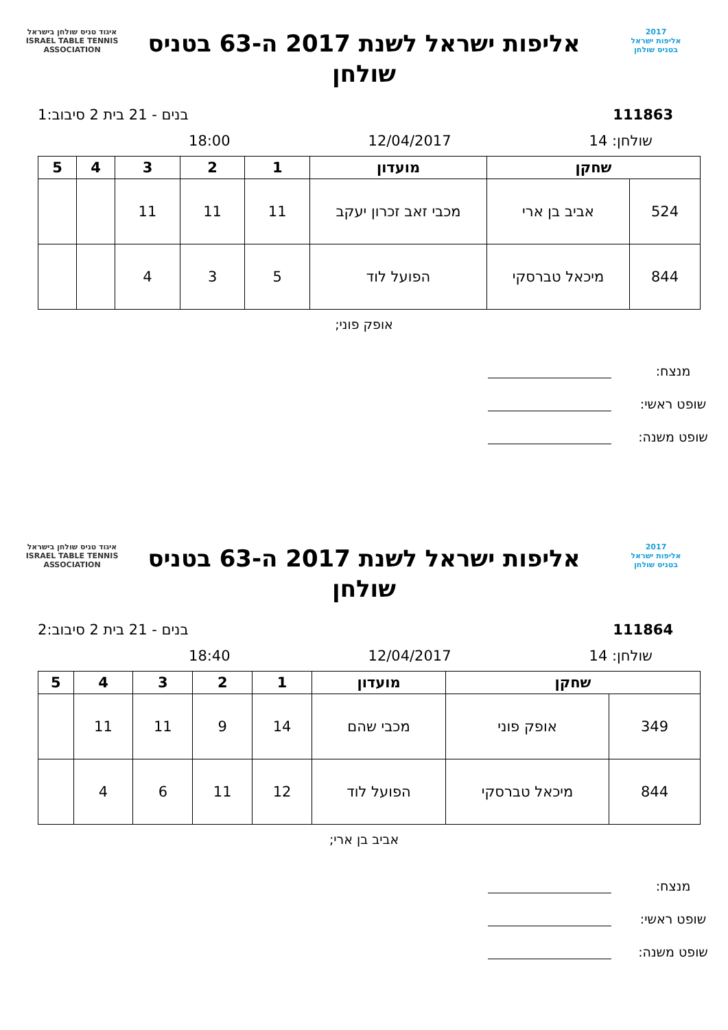2017
אליפות ישראל
בטניס שולחן
אליפות ישראל לשנת 2017 ה-63 בטניס שולחן
איגוד טניס שולחן בישראל
ISRAEL TABLE TENNIS ASSOCIATION
111863 בנים - 21 בית 2 סיבוב:1
שולחן: 14 12/04/2017 18:00
| שחקן | | מועדון | 1 | 2 | 3 | 4 | 5 |
| --- | --- | --- | --- | --- | --- | --- | --- |
| 524 | אביב בן ארי | מכבי זאב זכרון יעקב | 11 | 11 | 11 | | |
| 844 | מיכאל טברסקי | הפועל לוד | 5 | 3 | 4 | | |
אופק פוני;
מנצח:
שופט ראשי:
שופט משנה:
2017
אליפות ישראל
בטניס שולחן
אליפות ישראל לשנת 2017 ה-63 בטניס שולחן
איגוד טניס שולחן בישראל
ISRAEL TABLE TENNIS ASSOCIATION
111864 בנים - 21 בית 2 סיבוב:2
שולחן: 14 12/04/2017 18:40
| שחקן | | מועדון | 1 | 2 | 3 | 4 | 5 |
| --- | --- | --- | --- | --- | --- | --- | --- |
| 349 | אופק פוני | מכבי שהם | 14 | 9 | 11 | 11 | |
| 844 | מיכאל טברסקי | הפועל לוד | 12 | 11 | 6 | 4 | |
אביב בן ארי;
מנצח:
שופט ראשי:
שופט משנה: